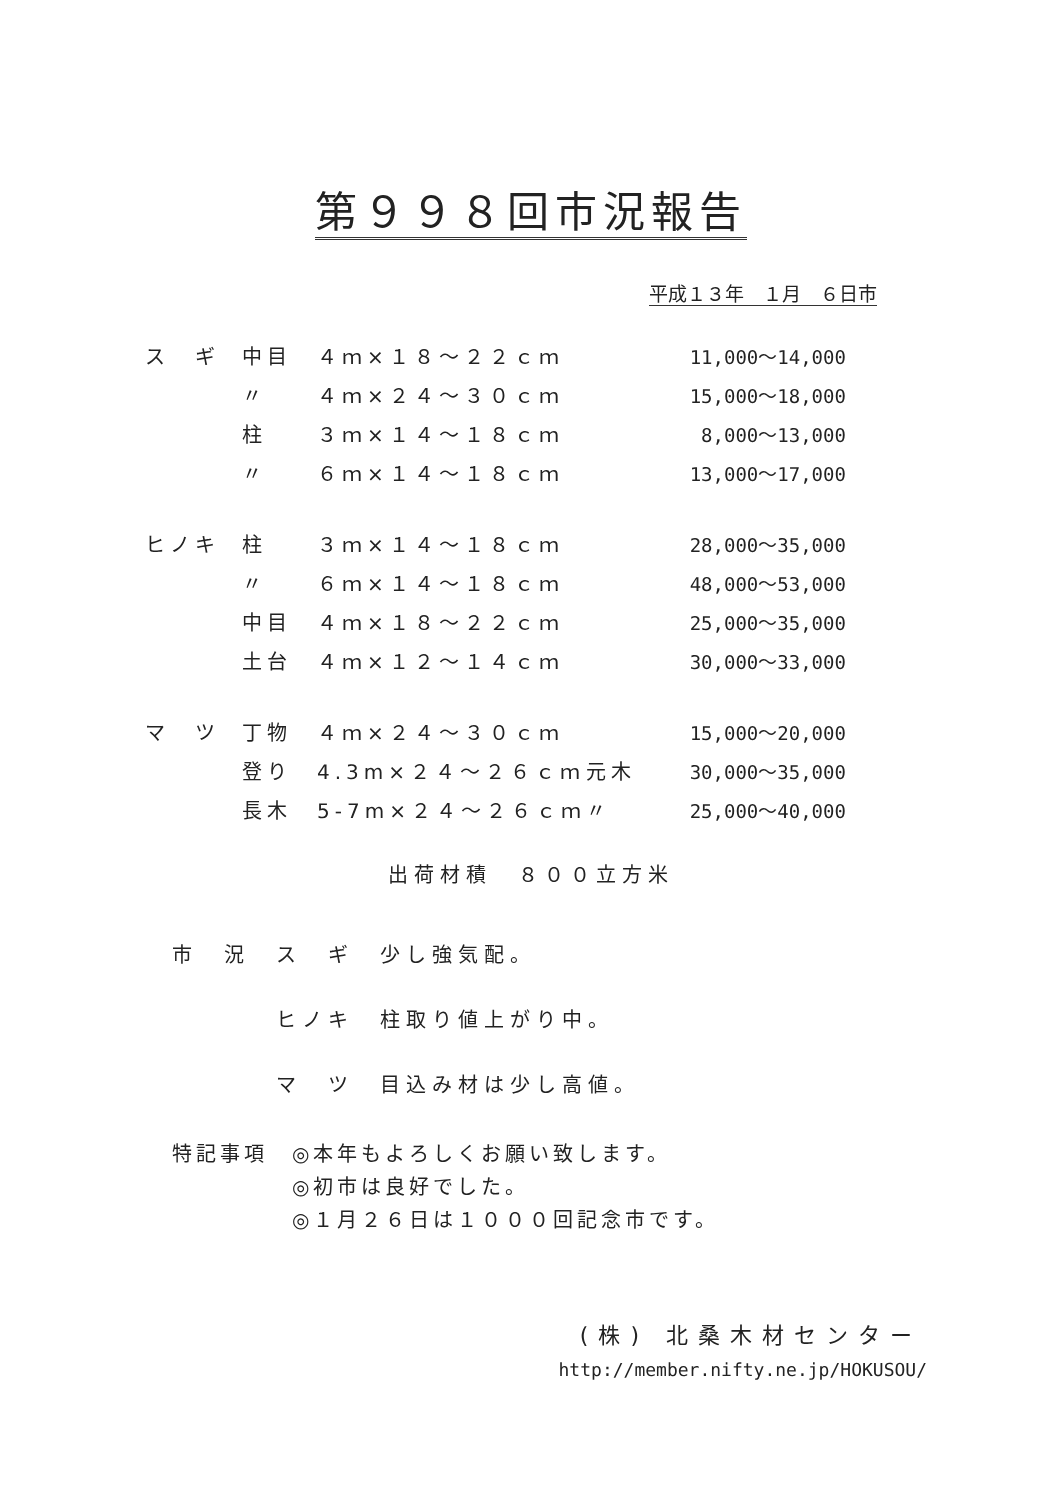第９９８回市況報告
平成１３年　１月　６日市
| ス ギ | 中目 | ４ｍ×１８～２２ｃｍ | | 11,000～14,000 |
| | 〃 | ４ｍ×２４～３０ｃｍ | | 15,000～18,000 |
| | 柱 | ３ｍ×１４～１８ｃｍ | | 8,000～13,000 |
| | 〃 | ６ｍ×１４～１８ｃｍ | | 13,000～17,000 |
| ヒノキ | 柱 | ３ｍ×１４～１８ｃｍ | | 28,000～35,000 |
| | 〃 | ６ｍ×１４～１８ｃｍ | | 48,000～53,000 |
| | 中目 | ４ｍ×１８～２２ｃｍ | | 25,000～35,000 |
| | 土台 | ４ｍ×１２～１４ｃｍ | | 30,000～33,000 |
| マ ツ | 丁物 | ４ｍ×２４～３０ｃｍ | | 15,000～20,000 |
| | 登り | 4.3m×２４～２６ｃｍ | 元木 | 30,000～35,000 |
| | 長木 | 5-7m×２４～２６ｃｍ | 〃 | 25,000～40,000 |
出荷材積　８００立方米
市　況　ス　ギ　少し強気配。
　　　　ヒノキ　柱取り値上がり中。
　　　　マ　ツ　目込み材は少し高値。
特記事項　◎本年もよろしくお願い致します。
　　　　　◎初市は良好でした。
　　　　　◎１月２６日は１０００回記念市です。
(株) 北桑木材センター
http://member.nifty.ne.jp/HOKUSOU/